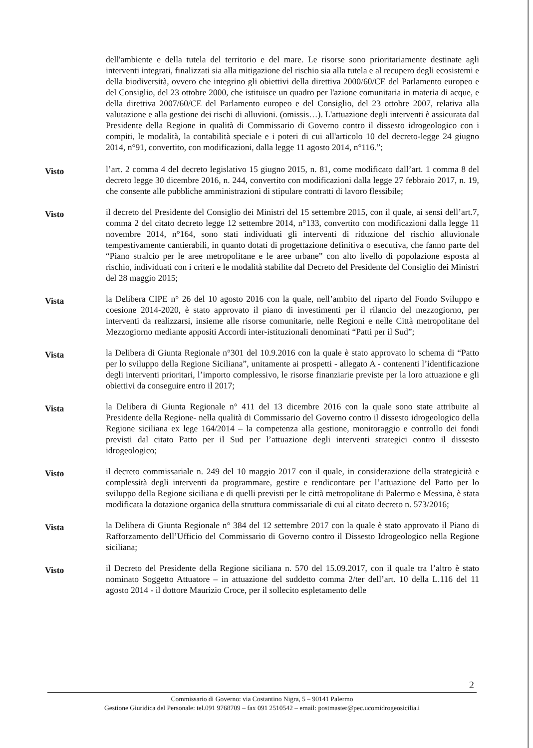dell'ambiente e della tutela del territorio e del mare. Le risorse sono prioritariamente destinate agli interventi integrati, finalizzati sia alla mitigazione del rischio sia alla tutela e al recupero degli ecosistemi e della biodiversità, ovvero che integrino gli obiettivi della direttiva 2000/60/CE del Parlamento europeo e del Consiglio, del 23 ottobre 2000, che istituisce un quadro per l'azione comunitaria in materia di acque, e della direttiva 2007/60/CE del Parlamento europeo e del Consiglio, del 23 ottobre 2007, relativa alla valutazione e alla gestione dei rischi di alluvioni. (omissis…). L'attuazione degli interventi è assicurata dal Presidente della Regione in qualità di Commissario di Governo contro il dissesto idrogeologico con i compiti, le modalità, la contabilità speciale e i poteri di cui all'articolo 10 del decreto-legge 24 giugno 2014, n°91, convertito, con modificazioni, dalla legge 11 agosto 2014, n°116.”;
Visto
l’art. 2 comma 4 del decreto legislativo 15 giugno 2015, n. 81, come modificato dall’art. 1 comma 8 del decreto legge 30 dicembre 2016, n. 244, convertito con modificazioni dalla legge 27 febbraio 2017, n. 19, che consente alle pubbliche amministrazioni di stipulare contratti di lavoro flessibile;
Visto
il decreto del Presidente del Consiglio dei Ministri del 15 settembre 2015, con il quale, ai sensi dell’art.7, comma 2 del citato decreto legge 12 settembre 2014, n°133, convertito con modificazioni dalla legge 11 novembre 2014, n°164, sono stati individuati gli interventi di riduzione del rischio alluvionale tempestivamente cantierabili, in quanto dotati di progettazione definitiva o esecutiva, che fanno parte del “Piano stralcio per le aree metropolitane e le aree urbane” con alto livello di popolazione esposta al rischio, individuati con i criteri e le modalità stabilite dal Decreto del Presidente del Consiglio dei Ministri del 28 maggio 2015;
Vista
la Delibera CIPE n° 26 del 10 agosto 2016 con la quale, nell’ambito del riparto del Fondo Sviluppo e coesione 2014-2020, è stato approvato il piano di investimenti per il rilancio del mezzogiorno, per interventi da realizzarsi, insieme alle risorse comunitarie, nelle Regioni e nelle Città metropolitane del Mezzogiorno mediante appositi Accordi inter-istituzionali denominati “Patti per il Sud”;
Vista
la Delibera di Giunta Regionale n°301 del 10.9.2016 con la quale è stato approvato lo schema di “Patto per lo sviluppo della Regione Siciliana”, unitamente ai prospetti - allegato A - contenenti l’identificazione degli interventi prioritari, l’importo complessivo, le risorse finanziarie previste per la loro attuazione e gli obiettivi da conseguire entro il 2017;
Vista
la Delibera di Giunta Regionale n° 411 del 13 dicembre 2016 con la quale sono state attribuite al Presidente della Regione- nella qualità di Commissario del Governo contro il dissesto idrogeologico della Regione siciliana ex lege 164/2014 – la competenza alla gestione, monitoraggio e controllo dei fondi previsti dal citato Patto per il Sud per l’attuazione degli interventi strategici contro il dissesto idrogeologico;
Visto
il decreto commissariale n. 249 del 10 maggio 2017 con il quale, in considerazione della strategicità e complessità degli interventi da programmare, gestire e rendicontare per l’attuazione del Patto per lo sviluppo della Regione siciliana e di quelli previsti per le città metropolitane di Palermo e Messina, è stata modificata la dotazione organica della struttura commissariale di cui al citato decreto n. 573/2016;
Vista
la Delibera di Giunta Regionale n° 384 del 12 settembre 2017 con la quale è stato approvato il Piano di Rafforzamento dell’Ufficio del Commissario di Governo contro il Dissesto Idrogeologico nella Regione siciliana;
Visto
il Decreto del Presidente della Regione siciliana n. 570 del 15.09.2017, con il quale tra l’altro è stato nominato Soggetto Attuatore – in attuazione del suddetto comma 2/ter dell’art. 10 della L.116 del 11 agosto 2014 - il dottore Maurizio Croce, per il sollecito espletamento delle
2
Commissario di Governo: via Costantino Nigra, 5 – 90141 Palermo
Gestione Giuridica del Personale: tel.091 9768709 – fax 091 2510542 – email: postmaster@pec.ucomidrogeosicilia.i